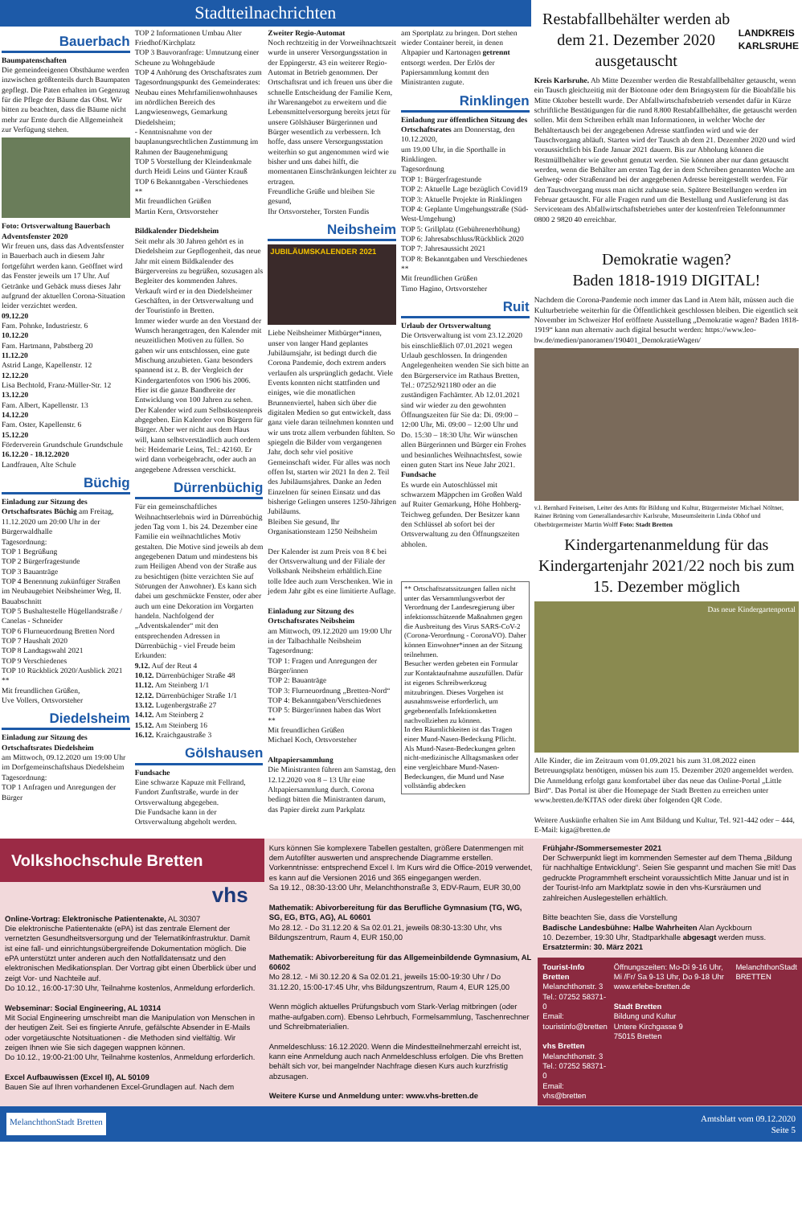Stadtteilnachrichten
Bauerbach
Baumpatenschaften
Die gemeindeeigenen Obstbäume werden inzwischen größtenteils durch Baumpaten gepflegt. Die Paten erhalten im Gegenzug für die Pflege der Bäume das Obst. Wir bitten zu beachten, dass die Bäume nicht mehr zur Ernte durch die Allgemeinheit zur Verfügung stehen.
Foto: Ortsverwaltung Bauerbach
Adventsfenster 2020
Wir freuen uns, dass das Adventsfenster in Bauerbach auch in diesem Jahr fortgeführt werden kann. Geöffnet wird das Fenster jeweils um 17 Uhr. Auf Getränke und Gebäck muss dieses Jahr aufgrund der aktuellen Corona-Situation leider verzichtet werden.
09.12.20
Fam. Pohnke, Industriestr. 6
10.12.20
Fam. Hartmann, Pabstberg 20
11.12.20
Astrid Lange, Kapellenstr. 12
12.12.20
Lisa Bechtold, Franz-Müller-Str. 12
13.12.20
Fam. Albert, Kapellenstr. 13
14.12.20
Fam. Oster, Kapellenstr. 6
15.12.20
Förderverein Grundschule Grundschule
16.12.20 - 18.12.2020
Landfrauen, Alte Schule
Büchig
Einladung zur Sitzung des Ortschaftsrates Büchig am Freitag, 11.12.2020 um 20:00 Uhr in der Bürgerwaldhalle
Tagesordnung:
TOP 1 Begrüßung
TOP 2 Bürgerfragestunde
TOP 3 Bauanträge
TOP 4 Benennung zukünftiger Straßen im Neubaugebiet Neibsheimer Weg, II. Bauabschnitt
TOP 5 Bushaltestelle Hügellandstraße / Canelas - Schneider
TOP 6 Flurneuordnung Bretten Nord
TOP 7 Haushalt 2020
TOP 8 Landtagswahl 2021
TOP 9 Verschiedenes
TOP 10 Rückblick 2020/Ausblick 2021
**
Mit freundlichen Grüßen,
Uve Vollers, Ortsvorsteher
Diedelsheim
Einladung zur Sitzung des Ortschaftsrates Diedelsheim
am Mittwoch, 09.12.2020 um 19:00 Uhr im Dorfgemeinschaftshaus Diedelsheim
Tagesordnung:
TOP 1 Anfragen und Anregungen der Bürger
TOP 2 Informationen Umbau Alter Friedhof/Kirchplatz
TOP 3 Bauvoranfrage: Umnutzung einer Scheune zu Wohngebäude
TOP 4 Anhörung des Ortschaftsrates zum Tagesordnungspunkt des Gemeinderates:
Neubau eines Mehrfamilienwohnhauses im nördlichen Bereich des Langwiesenwegs, Gemarkung Diedelsheim;
- Kenntnisnahme von der bauplanungsrechtlichen Zustimmung im Rahmen der Baugenehmigung
TOP 5 Vorstellung der Kleindenkmale durch Heidi Leins und Günter Krauß
TOP 6 Bekanntgaben -Verschiedenes
**
Mit freundlichen Grüßen
Martin Kern, Ortsvorsteher
Bildkalender Diedelsheim
Seit mehr als 30 Jahren gehört es in Diedelsheim zur Gepflogenheit, das neue Jahr mit einem Bildkalender des Bürgervereins zu begrüßen, sozusagen als Begleiter des kommenden Jahres. Verkauft wird er in den Diedelsheimer Geschäften, in der Ortsverwaltung und der Touristinfo in Bretten.
Immer wieder wurde an den Vorstand der Wunsch herangetragen, den Kalender mit neuzeitlichen Motiven zu füllen. So gaben wir uns entschlossen, eine gute Mischung anzubieten. Ganz besonders spannend ist z. B. der Vergleich der Kindergartenfotos von 1906 bis 2006. Hier ist die ganze Bandbreite der Entwicklung von 100 Jahren zu sehen. Der Kalender wird zum Selbstkostenpreis abgegeben. Ein Kalender von Bürgern für Bürger. Aber wer nicht aus dem Haus will, kann selbstverständlich auch ordern bei: Heidemarie Leins, Tel.: 42160. Er wird dann vorbeigebracht, oder auch an angegebene Adressen verschickt.
Dürrenbüchig
Für ein gemeinschaftliches Weihnachtserlebnis wird in Dürrenbüchig jeden Tag vom 1. bis 24. Dezember eine Familie ein weihnachtliches Motiv gestalten. Die Motive sind jeweils ab dem angegebenen Datum und mindestens bis zum Heiligen Abend von der Straße aus zu besichtigen (bitte verzichten Sie auf Störungen der Anwohner). Es kann sich dabei um geschmückte Fenster, oder aber auch um eine Dekoration im Vorgarten handeln. Nachfolgend der „Adventskalender“ mit den entsprechenden Adressen in Dürrenbüchig - viel Freude beim Erkunden:
9.12. Auf der Reut 4
10.12. Dürrenbüchiger Straße 48
11.12. Am Steinberg 1/1
12.12. Dürrenbüchiger Straße 1/1
13.12. Lugenbergstraße 27
14.12. Am Steinberg 2
15.12. Am Steinberg 16
16.12. Kraichgaustraße 3
Gölshausen
Fundsache
Eine schwarze Kapuze mit Fellrand, Fundort Zunftstraße, wurde in der Ortsverwaltung abgegeben.
Die Fundsache kann in der Ortsverwaltung abgeholt werden.
Zweiter Regio-Automat
Noch rechtzeitig in der Vorweihnachtszeit wurde in unserer Versorgungsstation in der Eppingerstr. 43 ein weiterer Regio-Automat in Betrieb genommen. Der Ortschaftsrat und ich freuen uns über die schnelle Entscheidung der Familie Kern, ihr Warenangebot zu erweitern und die Lebensmittelversorgung bereits jetzt für unsere Gölshäuser Bürgerinnen und Bürger wesentlich zu verbessern. Ich hoffe, dass unsere Versorgungsstation weiterhin so gut angenommen wird wie bisher und uns dabei hilft, die momentanen Einschränkungen leichter zu ertragen.
Freundliche Grüße und bleiben Sie gesund,
Ihr Ortsvorsteher, Torsten Fundis
Neibsheim
JUBILÄUMSKALENDER 2021
Liebe Neibsheimer Mitbürger*innen, unser von langer Hand geplantes Jubiläumsjahr, ist bedingt durch die Corona Pandemie, doch extrem anders verlaufen als ursprünglich gedacht. Viele Events konnten nicht stattfinden und einiges, wie die monatlichen Brunnenviertel, haben sich über die digitalen Medien so gut entwickelt, dass ganz viele daran teilnehmen konnten und wir uns trotz allem verbunden fühlten. So spiegeln die Bilder vom vergangenen Jahr, doch sehr viel positive Gemeinschaft wider. Für alles was noch offen Ist, starten wir 2021 In den 2. Teil des Jubiläumsjahres. Danke an Jeden Einzelnen für seinen Einsatz und das bisherige Gelingen unseres 1250-Jährigen Jubiläums.
Bleiben Sie gesund, Ihr Organisationsteam 1250 Neibsheim
Der Kalender ist zum Preis von 8 € bei der Ortsverwaltung und der Filiale der Volksbank Neibsheim erhältlich.Eine tolle Idee auch zum Verschenken. Wie in jedem Jahr gibt es eine limitierte Auflage.
Einladung zur Sitzung des Ortschaftsrates Neibsheim
am Mittwoch, 09.12.2020 um 19:00 Uhr in der Talbachhalle Neibsheim
Tagesordnung:
TOP 1: Fragen und Anregungen der Bürger/innen
TOP 2: Bauanträge
TOP 3: Flurneuordnung „Bretten-Nord“
TOP 4: Bekanntgaben/Verschiedenes
TOP 5: Bürger/innen haben das Wort
**
Mit freundlichen Grüßen
Michael Koch, Ortsvorsteher
Altpapiersammlung
Die Ministranten führen am Samstag, den 12.12.2020 von 8 – 13 Uhr eine Altpapiersammlung durch. Corona bedingt bitten die Ministranten darum, das Papier direkt zum Parkplatz
am Sportplatz zu bringen. Dort stehen wieder Container bereit, in denen Altpapier und Kartonagen getrennt entsorgt werden. Der Erlös der Papiersammlung kommt den Ministranten zugute.
Rinklingen
Einladung zur öffentlichen Sitzung des Ortschaftsrates am Donnerstag, den 10.12.2020,
um 19.00 Uhr, in die Sporthalle in Rinklingen.
Tagesordnung
TOP 1: Bürgerfragestunde
TOP 2: Aktuelle Lage bezüglich Covid19
TOP 3: Aktuelle Projekte in Rinklingen
TOP 4: Geplante Umgehungsstraße (Süd-West-Umgehung)
TOP 5: Grillplatz (Gebührenerhöhung)
TOP 6: Jahresabschluss/Rückblick 2020
TOP 7: Jahresaussicht 2021
TOP 8: Bekanntgaben und Verschiedenes
**
Mit freundlichen Grüßen
Timo Hagino, Ortsvorsteher
Ruit
Urlaub der Ortsverwaltung
Die Ortsverwaltung ist vom 23.12.2020 bis einschließlich 07.01.2021 wegen Urlaub geschlossen. In dringenden Angelegenheiten wenden Sie sich bitte an den Bürgerservice im Rathaus Bretten, Tel.: 07252/921180 oder an die zuständigen Fachämter. Ab 12.01.2021 sind wir wieder zu den gewohnten Öffnungszeiten für Sie da: Di. 09:00 – 12:00 Uhr, Mi. 09:00 – 12:00 Uhr und Do. 15:30 – 18:30 Uhr. Wir wünschen allen Bürgerinnen und Bürger ein Frohes und besinnliches Weihnachtsfest, sowie einen guten Start ins Neue Jahr 2021.
Fundsache
Es wurde ein Autoschlüssel mit schwarzem Mäppchen im Großen Wald auf Ruiter Gemarkung, Höhe Hohberg-Teichweg gefunden. Der Besitzer kann den Schlüssel ab sofort bei der Ortsverwaltung zu den Öffnungszeiten abholen.
** Ortschaftsratssitzungen fallen nicht unter das Versammlungsverbot der Verordnung der Landesregierung über infektionsschützende Maßnahmen gegen die Ausbreitung des Virus SARS-CoV-2 (Corona-Verordnung - CoronaVO). Daher können Einwohner*innen an der Sitzung teilnehmen.
Besucher werden gebeten ein Formular zur Kontaktaufnahme auszufüllen. Dafür ist eigenes Schreibwerkzeug mitzubringen. Dieses Vorgehen ist ausnahmsweise erforderlich, um gegebenenfalls Infektionsketten nachvollziehen zu können.
In den Räumlichkeiten ist das Tragen einer Mund-Nasen-Bedeckung Pflicht. Als Mund-Nasen-Bedeckungen gelten nicht-medizinische Alltagsmasken oder eine vergleichbare Mund-Nasen-Bedeckungen, die Mund und Nase vollständig abdecken
Restabfallbehälter werden ab dem 21. Dezember 2020 ausgetauscht
LANDKREIS
KARLSRUHE
Kreis Karlsruhe. Ab Mitte Dezember werden die Restabfallbehälter getauscht, wenn ein Tausch gleichzeitig mit der Biotonne oder dem Bringsystem für die Bioabfälle bis Mitte Oktober bestellt wurde. Der Abfallwirtschaftsbetrieb versendet dafür in Kürze schriftliche Bestätigungen für die rund 8.800 Restabfallbehälter, die getauscht werden sollen. Mit dem Schreiben erhält man Informationen, in welcher Woche der Behältertausch bei der angegebenen Adresse stattfinden wird und wie der Tauschvorgang abläuft. Starten wird der Tausch ab dem 21. Dezember 2020 und wird voraussichtlich bis Ende Januar 2021 dauern. Bis zur Abholung können die Restmüllbehälter wie gewohnt genutzt werden. Sie können aber nur dann getauscht werden, wenn die Behälter am ersten Tag der in dem Schreiben genannten Woche am Gehweg- oder Straßenrand bei der angegebenen Adresse bereitgestellt werden. Für den Tauschvorgang muss man nicht zuhause sein. Spätere Bestellungen werden im Februar getauscht. Für alle Fragen rund um die Bestellung und Auslieferung ist das Serviceteam des Abfallwirtschaftsbetriebes unter der kostenfreien Telefonnummer 0800 2 9820 40 erreichbar.
Demokratie wagen?
Baden 1818-1919 DIGITAL!
Nachdem die Corona-Pandemie noch immer das Land in Atem hält, müssen auch die Kulturbetriebe weiterhin für die Öffentlichkeit geschlossen bleiben. Die eigentlich seit November im Schweizer Hof eröffnete Ausstellung „Demokratie wagen? Baden 1818-1919“ kann nun alternativ auch digital besucht werden: https://www.leo-bw.de/medien/panoramen/190401_DemokratieWagen/
v.l. Bernhard Feineisen, Leiter des Amts für Bildung und Kultur, Bürgermeister Michael Nöltner, Rainer Brüning vom Generallandesarchiv Karlsruhe, Museumsleiterin Linda Obhof und Oberbürgermeister Martin Wolff Foto: Stadt Bretten
Kindergartenanmeldung für das Kindergartenjahr 2021/22 noch bis zum 15. Dezember möglich
Das neue Kindergartenportal
Alle Kinder, die im Zeitraum vom 01.09.2021 bis zum 31.08.2022 einen Betreuungsplatz benötigen, müssen bis zum 15. Dezember 2020 angemeldet werden.
Die Anmeldung erfolgt ganz komfortabel über das neue das Online-Portal „Little Bird“. Das Portal ist über die Homepage der Stadt Bretten zu erreichen unter www.bretten.de/KITAS oder direkt über folgenden QR Code.
Weitere Auskünfte erhalten Sie im Amt Bildung und Kultur, Tel. 921-442 oder – 444, E-Mail: kiga@bretten.de
Volkshochschule Bretten
vhs
Online-Vortrag: Elektronische Patientenakte, AL 30307
Die elektronische Patientenakte (ePA) ist das zentrale Element der vernetzten Gesundheitsversorgung und der Telematikinfrastruktur. Damit ist eine fall- und einrichtungsübergreifende Dokumentation möglich. Die ePA unterstützt unter anderen auch den Notfalldatensatz und den elektronischen Medikationsplan. Der Vortrag gibt einen Überblick über und zeigt Vor- und Nachteile auf.
Do 10.12., 16:00-17:30 Uhr, Teilnahme kostenlos, Anmeldung erforderlich.
Webseminar: Social Engineering, AL 10314
Mit Social Engineering umschreibt man die Manipulation von Menschen in der heutigen Zeit. Sei es fingierte Anrufe, gefälschte Absender in E-Mails oder vorgetäuschte Notsituationen - die Methoden sind vielfältig. Wir zeigen Ihnen wie Sie sich dagegen wappnen können.
Do 10.12., 19:00-21:00 Uhr, Teilnahme kostenlos, Anmeldung erforderlich.
Excel Aufbauwissen (Excel II), AL 50109
Bauen Sie auf Ihren vorhandenen Excel-Grundlagen auf. Nach dem
Kurs können Sie komplexere Tabellen gestalten, größere Datenmengen mit dem Autofilter auswerten und ansprechende Diagramme erstellen. Vorkenntnisse: entsprechend Excel I. Im Kurs wird die Office-2019 verwendet, es kann auf die Versionen 2016 und 365 eingegangen werden.
Sa 19.12., 08:30-13:00 Uhr, Melanchthonstraße 3, EDV-Raum, EUR 30,00
Mathematik: Abivorbereitung für das Berufliche Gymnasium (TG, WG, SG, EG, BTG, AG), AL 60601
Mo 28.12. - Do 31.12.20 & Sa 02.01.21, jeweils 08:30-13:30 Uhr, vhs Bildungszentrum, Raum 4, EUR 150,00
Mathematik: Abivorbereitung für das Allgemeinbildende Gymnasium, AL 60602
Mo 28.12. - Mi 30.12.20 & Sa 02.01.21, jeweils 15:00-19:30 Uhr / Do 31.12.20, 15:00-17:45 Uhr, vhs Bildungszentrum, Raum 4, EUR 125,00
Wenn möglich aktuelles Prüfungsbuch vom Stark-Verlag mitbringen (oder mathe-aufgaben.com). Ebenso Lehrbuch, Formelsammlung, Taschenrechner und Schreibmaterialien.
Anmeldeschluss: 16.12.2020. Wenn die Mindestteilnehmerzahl erreicht ist, kann eine Anmeldung auch nach Anmeldeschluss erfolgen. Die vhs Bretten behält sich vor, bei mangelnder Nachfrage diesen Kurs auch kurzfristig abzusagen.
Weitere Kurse und Anmeldung unter: www.vhs-bretten.de
Frühjahr-/Sommersemester 2021
Der Schwerpunkt liegt im kommenden Semester auf dem Thema „Bildung für nachhaltige Entwicklung“. Seien Sie gespannt und machen Sie mit! Das gedruckte Programmheft erscheint voraussichtlich Mitte Januar und ist in der Tourist-Info am Marktplatz sowie in den vhs-Kursräumen und zahlreichen Auslegestellen erhältlich.
Bitte beachten Sie, dass die Vorstellung
Badische Landesbühne: Halbe Wahrheiten Alan Ayckbourn
10. Dezember, 19:30 Uhr, Stadtparkhalle abgesagt werden muss.
Ersatztermin: 30. März 2021
Tourist-Info Bretten
Melanchthonstr. 3
Tel.: 07252 58371-0
Email: touristinfo@bretten
vhs Bretten
Melanchthonstr. 3
Tel.: 07252 58371-0
Email: vhs@bretten
Öffnungszeiten: Mo-Di 9-16 Uhr, Mi /Fr/ Sa 9-13 Uhr, Do 9-18 Uhr
www.erlebe-bretten.de
Stadt Bretten
Bildung und Kultur
Untere Kirchgasse 9
75015 Bretten
MelanchthonStadt BRETTEN
MelanchthonStadt Bretten
Amtsblatt vom 09.12.2020
Seite 5